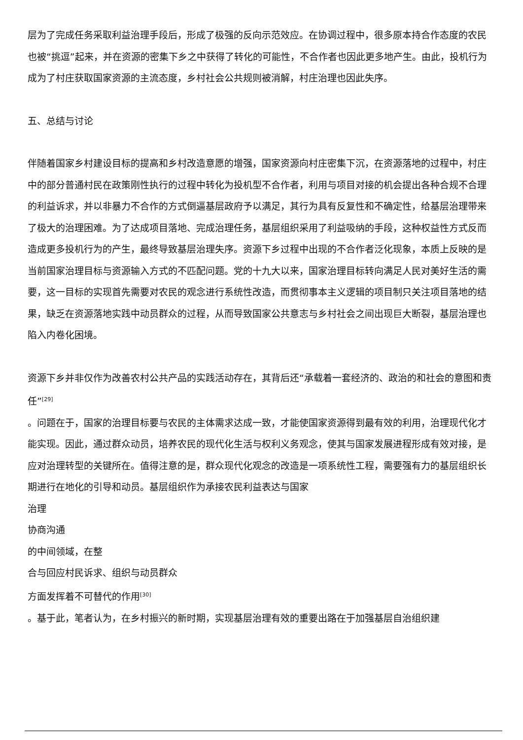层为了完成任务采取利益治理手段后，形成了极强的反向示范效应。在协调过程中，很多原本持合作态度的农民也被“挑逗”起来，并在资源的密集下乡之中获得了转化的可能性，不合作者也因此更多地产生。由此，投机行为成为了村庄获取国家资源的主流态度，乡村社会公共规则被消解，村庄治理也因此失序。
五、总结与讨论
伴随着国家乡村建设目标的提高和乡村改造意愿的增强，国家资源向村庄密集下沉，在资源落地的过程中，村庄中的部分普通村民在政策刚性执行的过程中转化为投机型不合作者，利用与项目对接的机会提出各种合规不合理的利益诉求，并以非暴力不合作的方式倒逼基层政府予以满足，其行为具有反复性和不确定性，给基层治理带来了极大的治理困难。为了达成项目落地、完成治理任务，基层组织采用了利益吸纳的手段，这种权益性方式反而造成更多投机行为的产生，最终导致基层治理失序。资源下乡过程中出现的不合作者泛化现象，本质上反映的是当前国家治理目标与资源输入方式的不匹配问题。党的十九大以来，国家治理目标转向满足人民对美好生活的需要，这一目标的实现首先需要对农民的观念进行系统性改造，而贯彻事本主义逻辑的项目制只关注项目落地的结果，缺乏在资源落地实践中动员群众的过程，从而导致国家公共意志与乡村社会之间出现巨大断裂，基层治理也陷入内卷化困境。
资源下乡并非仅作为改善农村公共产品的实践活动存在，其背后还“承载着一套经济的、政治的和社会的意图和责任”<sup>[29]</sup>
。问题在于，国家的治理目标要与农民的主体需求达成一致，才能使国家资源得到最有效的利用，治理现代化才能实现。因此，通过群众动员，培养农民的现代化生活与权利义务观念，使其与国家发展进程形成有效对接，是应对治理转型的关键所在。值得注意的是，群众现代化观念的改造是一项系统性工程，需要强有力的基层组织长期进行在地化的引导和动员。基层组织作为承接农民利益表达与国家
治理
协商沟通
的中间领域，在整
合与回应村民诉求、组织与动员群众
方面发挥着不可替代的作用<sup>[30]</sup>
。基于此，笔者认为，在乡村振兴的新时期，实现基层治理有效的重要出路在于加强基层自治组织建